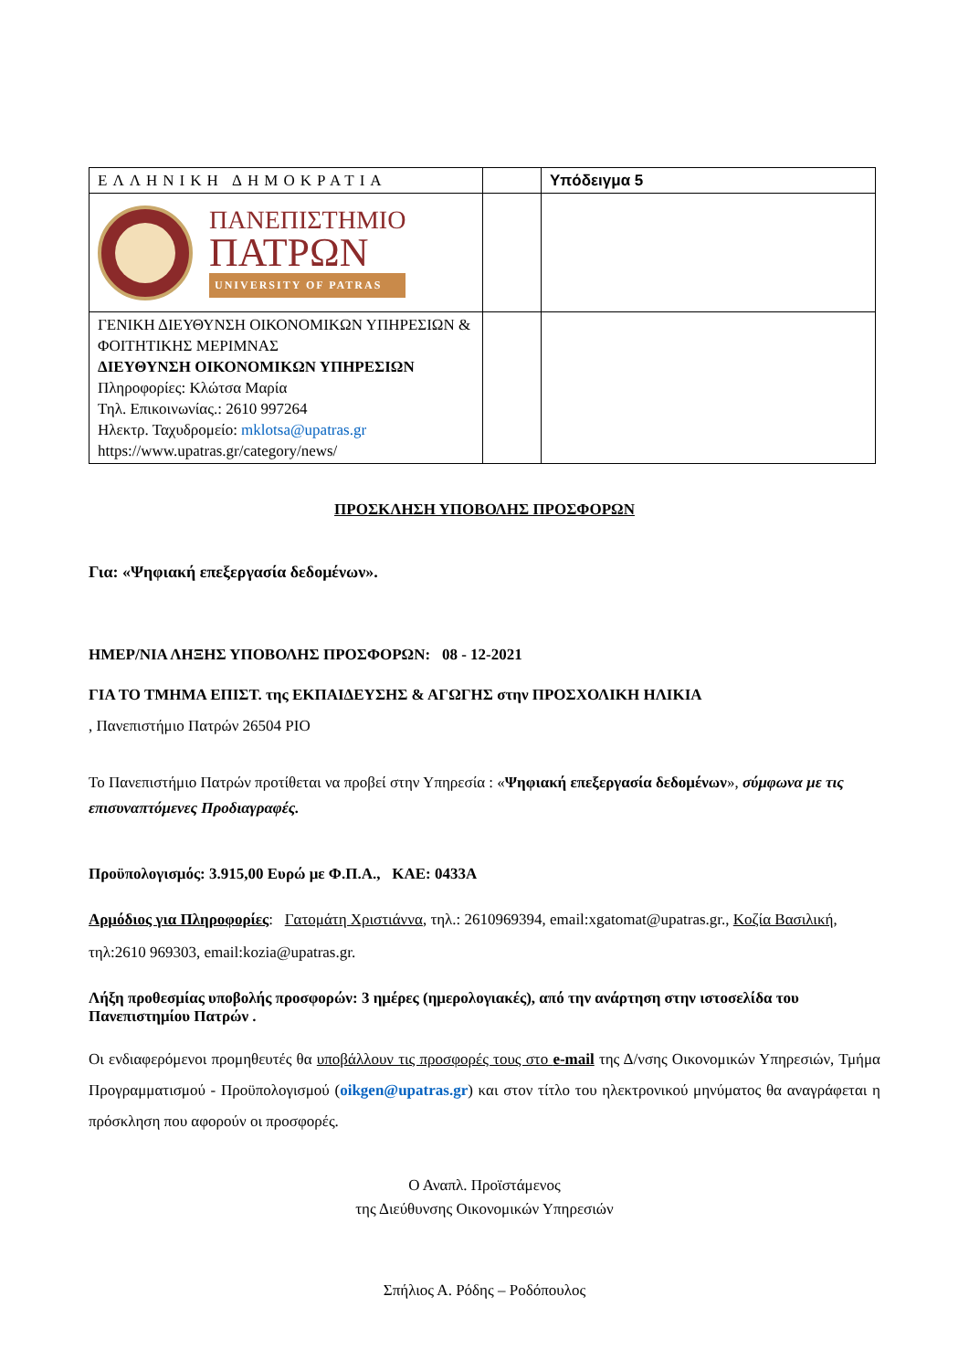| ΕΛΛΗΝΙΚΗ ΔΗΜΟΚΡΑΤΙΑ | | Υπόδειγμα 5 |
| ΠΑΝΕΠΙΣΤΗΜΙΟ ΠΑΤΡΩΝ UNIVERSITY OF PATRAS | | |
| ΓΕΝΙΚΗ ΔΙΕΥΘΥΝΣΗ ΟΙΚΟΝΟΜΙΚΩΝ ΥΠΗΡΕΣΙΩΝ & ΦΟΙΤΗΤΙΚΗΣ ΜΕΡΙΜΝΑΣ ΔΙΕΥΘΥΝΣΗ ΟΙΚΟΝΟΜΙΚΩΝ ΥΠΗΡΕΣΙΩΝ Πληροφορίες: Κλώτσα Μαρία Τηλ. Επικοινωνίας.: 2610 997264 Ηλεκτρ. Ταχυδρομείο: mklotsa@upatras.gr https://www.upatras.gr/category/news/ | | |
ΠΡΟΣΚΛΗΣΗ ΥΠΟΒΟΛΗΣ ΠΡΟΣΦΟΡΩΝ
Για: «Ψηφιακή επεξεργασία δεδομένων».
ΗΜΕΡ/ΝΙΑ ΛΗΞΗΣ ΥΠΟΒΟΛΗΣ ΠΡΟΣΦΟΡΩΝ: 08 - 12-2021
ΓΙΑ ΤΟ ΤΜΗΜΑ ΕΠΙΣΤ. της ΕΚΠΑΙΔΕΥΣΗΣ & ΑΓΩΓΗΣ στην ΠΡΟΣΧΟΛΙΚΗ ΗΛΙΚΙΑ
, Πανεπιστήμιο Πατρών 26504 ΡΙΟ
Το Πανεπιστήμιο Πατρών προτίθεται να προβεί στην Υπηρεσία : «Ψηφιακή επεξεργασία δεδομένων», σύμφωνα με τις επισυναπτόμενες Προδιαγραφές.
Προϋπολογισμός: 3.915,00 Ευρώ με Φ.Π.Α., ΚΑΕ: 0433Α
Αρμόδιος για Πληροφορίες: Γατομάτη Χριστιάννα, τηλ.: 2610969394, email:xgatomat@upatras.gr., Κοζία Βασιλική, τηλ:2610 969303, email:kozia@upatras.gr.
Λήξη προθεσμίας υποβολής προσφορών: 3 ημέρες (ημερολογιακές), από την ανάρτηση στην ιστοσελίδα του Πανεπιστημίου Πατρών .
Οι ενδιαφερόμενοι προμηθευτές θα υποβάλλουν τις προσφορές τους στο e-mail της Δ/νσης Οικονομικών Υπηρεσιών, Τμήμα Προγραμματισμού - Προϋπολογισμού (oikgen@upatras.gr) και στον τίτλο του ηλεκτρονικού μηνύματος θα αναγράφεται η πρόσκληση που αφορούν οι προσφορές.
Ο Αναπλ. Προϊστάμενος
της Διεύθυνσης Οικονομικών Υπηρεσιών
Σπήλιος Α. Ρόδης – Ροδόπουλος